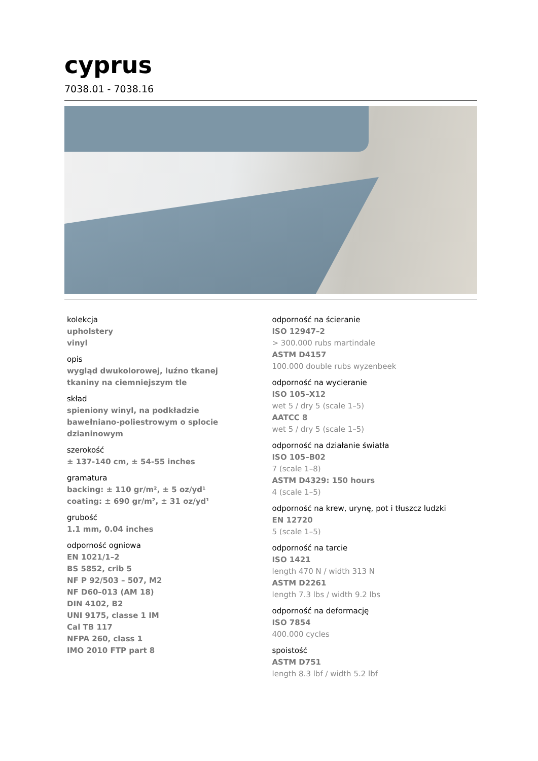cyprus
7038.01 - 7038.16
kolekcja
upholstery
vinyl
opis
wygląd dwukolorowej, luźno tkanej
tkaniny na ciemniejszym tle
skład
spieniony winyl, na podkładzie
bawełniano-poliestrowym o splocie
dzianinowym
szerokość
± 137-140 cm, ± 54-55 inches
gramatura
backing: ± 110 gr/m², ± 5 oz/yd¹
coating: ± 690 gr/m², ± 31 oz/yd¹
grubość
1.1 mm, 0.04 inches
odporność ogniowa
EN 1021/1–2
BS 5852, crib 5
NF P 92/503 – 507, M2
NF D60–013 (AM 18)
DIN 4102, B2
UNI 9175, classe 1 IM
Cal TB 117
NFPA 260, class 1
IMO 2010 FTP part 8
odporność na ścieranie
ISO 12947–2
> 300.000 rubs martindale
ASTM D4157
100.000 double rubs wyzenbeek
odporność na wycieranie
ISO 105–X12
wet 5 / dry 5 (scale 1–5)
AATCC 8
wet 5 / dry 5 (scale 1–5)
odporność na działanie światła
ISO 105–B02
7 (scale 1–8)
ASTM D4329: 150 hours
4 (scale 1–5)
odporność na krew, urynę, pot i tłuszcz ludzki
EN 12720
5 (scale 1–5)
odporność na tarcie
ISO 1421
length 470 N / width 313 N
ASTM D2261
length 7.3 lbs / width 9.2 lbs
odporność na deformację
ISO 7854
400.000 cycles
spoistość
ASTM D751
length 8.3 lbf / width 5.2 lbf